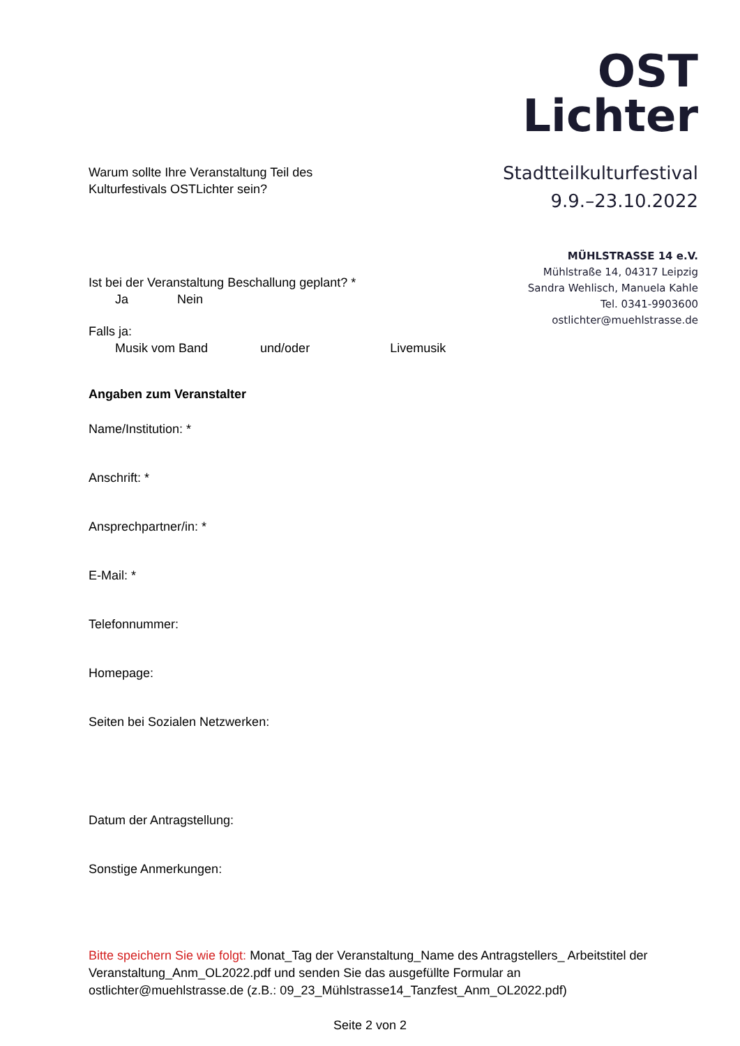OST
Lichter
Stadtteilkulturfestival
9.9.–23.10.2022
MÜHLSTRASSE 14 e.V.
Mühlstraße 14, 04317 Leipzig
Sandra Wehlisch, Manuela Kahle
Tel. 0341-9903600
ostlichter@muehlstrasse.de
Warum sollte Ihre Veranstaltung Teil des
Kulturfestivals OSTLichter sein?
Ist bei der Veranstaltung Beschallung geplant? *
Ja Nein
Falls ja:
Musik vom Band und/oder Livemusik
Angaben zum Veranstalter
Name/Institution: *
Anschrift: *
Ansprechpartner/in: *
E-Mail: *
Telefonnummer:
Homepage:
Seiten bei Sozialen Netzwerken:
Datum der Antragstellung:
Sonstige Anmerkungen:
Bitte speichern Sie wie folgt: Monat_Tag der Veranstaltung_Name des Antragstellers_ Arbeitstitel der Veranstaltung_Anm_OL2022.pdf und senden Sie das ausgefüllte Formular an ostlichter@muehlstrasse.de (z.B.: 09_23_Mühlstrasse14_Tanzfest_Anm_OL2022.pdf)
Seite 2 von 2